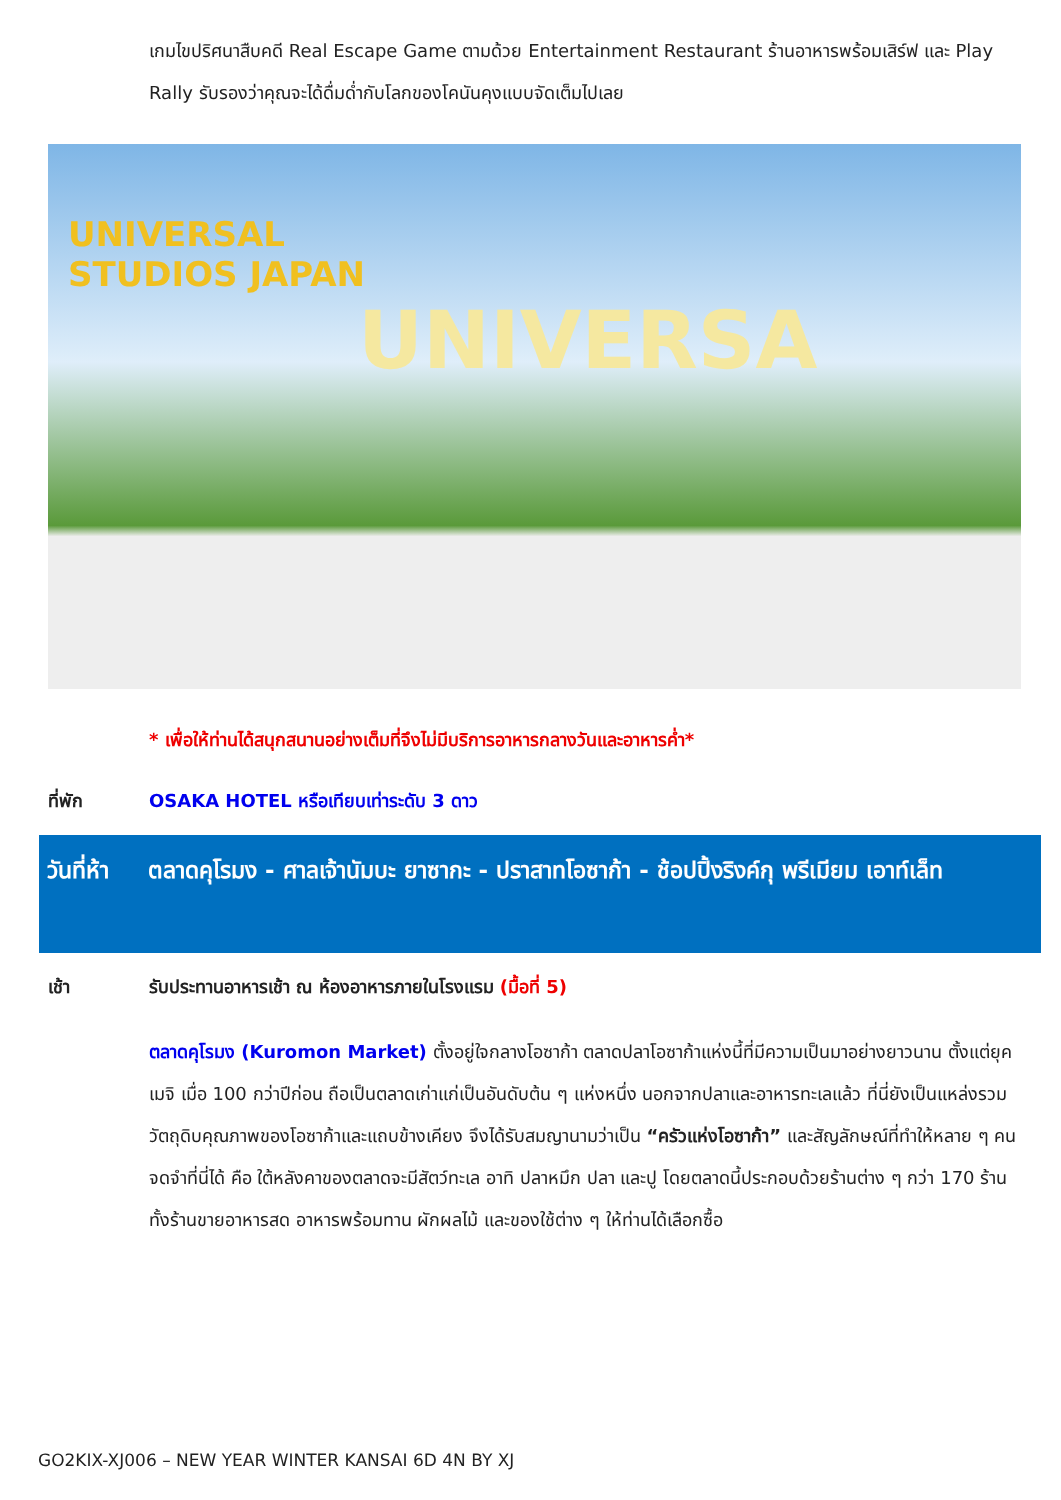เกมไขปริศนาสืบคดี Real Escape Game ตามด้วย Entertainment Restaurant ร้านอาหารพร้อมเสิร์ฟ และ Play Rally รับรองว่าคุณจะได้ดื่มด่ำกับโลกของโคนันคุงแบบจัดเต็มไปเลย
UNIVERSAL
STUDIOS JAPAN
UNIVERSA
* เพื่อให้ท่านได้สนุกสนานอย่างเต็มที่จึงไม่มีบริการอาหารกลางวันและอาหารค่ำ*
ที่พัก OSAKA HOTEL หรือเทียบเท่าระดับ 3 ดาว
วันที่ห้า
ตลาดคุโรมง - ศาลเจ้านัมบะ ยาซากะ - ปราสาทโอซาก้า - ช้อปปิ้งริงค์กุ พรีเมียม เอาท์เล็ท
เช้า รับประทานอาหารเช้า ณ ห้องอาหารภายในโรงแรม (มื้อที่ 5)
ตลาดคุโรมง (Kuromon Market) ตั้งอยู่ใจกลางโอซาก้า ตลาดปลาโอซาก้าแห่งนี้ที่มีความเป็นมาอย่างยาวนาน ตั้งแต่ยุคเมจิ เมื่อ 100 กว่าปีก่อน ถือเป็นตลาดเก่าแก่เป็นอันดับต้น ๆ แห่งหนึ่ง นอกจากปลาและอาหารทะเลแล้ว ที่นี่ยังเป็นแหล่งรวมวัตถุดิบคุณภาพของโอซาก้าและแถบข้างเคียง จึงได้รับสมญานามว่าเป็น “ครัวแห่งโอซาก้า” และสัญลักษณ์ที่ทำให้หลาย ๆ คนจดจำที่นี่ได้ คือ ใต้หลังคาของตลาดจะมีสัตว์ทะเล อาทิ ปลาหมึก ปลา และปู โดยตลาดนี้ประกอบด้วยร้านต่าง ๆ กว่า 170 ร้าน ทั้งร้านขายอาหารสด อาหารพร้อมทาน ผักผลไม้ และของใช้ต่าง ๆ ให้ท่านได้เลือกซื้อ
GO2KIX-XJ006 – NEW YEAR WINTER KANSAI 6D 4N BY XJ